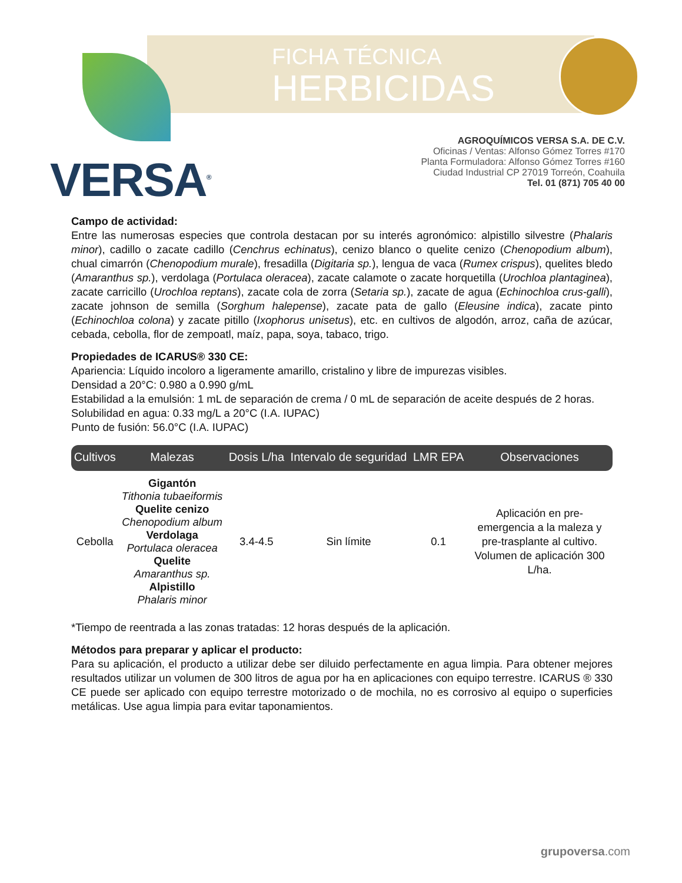VERSA<sup>®</sup>
FICHA TÉCNICA
HERBICIDAS
AGROQUÍMICOS VERSA S.A. DE C.V.
Oficinas / Ventas: Alfonso Gómez Torres #170
Planta Formuladora: Alfonso Gómez Torres #160
Ciudad Industrial CP 27019 Torreón, Coahuila
Tel. 01 (871) 705 40 00
Campo de actividad:
Entre las numerosas especies que controla destacan por su interés agronómico: alpistillo silvestre (Phalaris minor), cadillo o zacate cadillo (Cenchrus echinatus), cenizo blanco o quelite cenizo (Chenopodium album), chual cimarrón (Chenopodium murale), fresadilla (Digitaria sp.), lengua de vaca (Rumex crispus), quelites bledo (Amaranthus sp.), verdolaga (Portulaca oleracea), zacate calamote o zacate horquetilla (Urochloa plantaginea), zacate carricillo (Urochloa reptans), zacate cola de zorra (Setaria sp.), zacate de agua (Echinochloa crus-galli), zacate johnson de semilla (Sorghum halepense), zacate pata de gallo (Eleusine indica), zacate pinto (Echinochloa colona) y zacate pitillo (Ixophorus unisetus), etc. en cultivos de algodón, arroz, caña de azúcar, cebada, cebolla, flor de zempoatl, maíz, papa, soya, tabaco, trigo.
Propiedades de ICARUS® 330 CE:
Apariencia: Líquido incoloro a ligeramente amarillo, cristalino y libre de impurezas visibles.
Densidad a 20°C: 0.980 a 0.990 g/mL
Estabilidad a la emulsión: 1 mL de separación de crema / 0 mL de separación de aceite después de 2 horas.
Solubilidad en agua: 0.33 mg/L a 20°C (I.A. IUPAC)
Punto de fusión: 56.0°C (I.A. IUPAC)
| Cultivos | Malezas | Dosis L/ha | Intervalo de seguridad | LMR EPA | Observaciones |
| --- | --- | --- | --- | --- | --- |
| Cebolla | Gigantón Tithonia tubaeiformis Quelite cenizo Chenopodium album Verdolaga Portulaca oleracea Quelite Amaranthus sp. Alpistillo Phalaris minor | 3.4-4.5 | Sin límite | 0.1 | Aplicación en pre-emergencia a la maleza y pre-trasplante al cultivo. Volumen de aplicación 300 L/ha. |
*Tiempo de reentrada a las zonas tratadas: 12 horas después de la aplicación.
Métodos para preparar y aplicar el producto:
Para su aplicación, el producto a utilizar debe ser diluido perfectamente en agua limpia. Para obtener mejores resultados utilizar un volumen de 300 litros de agua por ha en aplicaciones con equipo terrestre. ICARUS ® 330 CE puede ser aplicado con equipo terrestre motorizado o de mochila, no es corrosivo al equipo o superficies metálicas. Use agua limpia para evitar taponamientos.
grupoversa.com